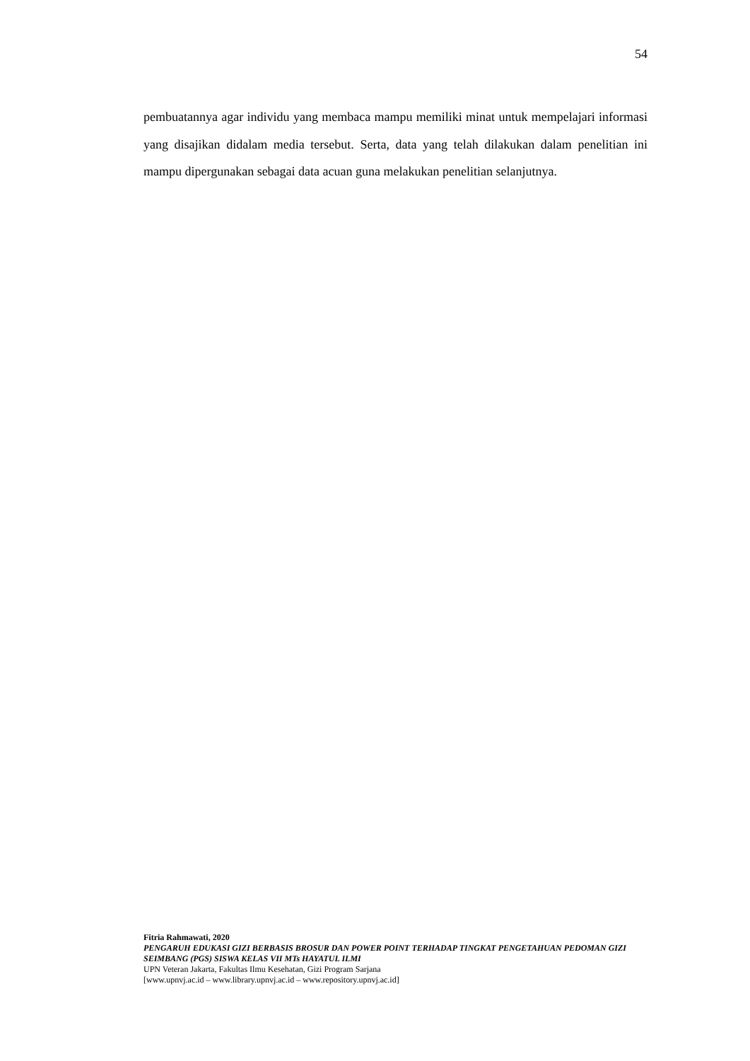54
pembuatannya agar individu yang membaca mampu memiliki minat untuk mempelajari informasi yang disajikan didalam media tersebut. Serta, data yang telah dilakukan dalam penelitian ini mampu dipergunakan sebagai data acuan guna melakukan penelitian selanjutnya.
Fitria Rahmawati, 2020
PENGARUH EDUKASI GIZI BERBASIS BROSUR DAN POWER POINT TERHADAP TINGKAT PENGETAHUAN PEDOMAN GIZI SEIMBANG (PGS) SISWA KELAS VII MTs HAYATUL ILMI
UPN Veteran Jakarta, Fakultas Ilmu Kesehatan, Gizi Program Sarjana
[www.upnvj.ac.id – www.library.upnvj.ac.id – www.repository.upnvj.ac.id]